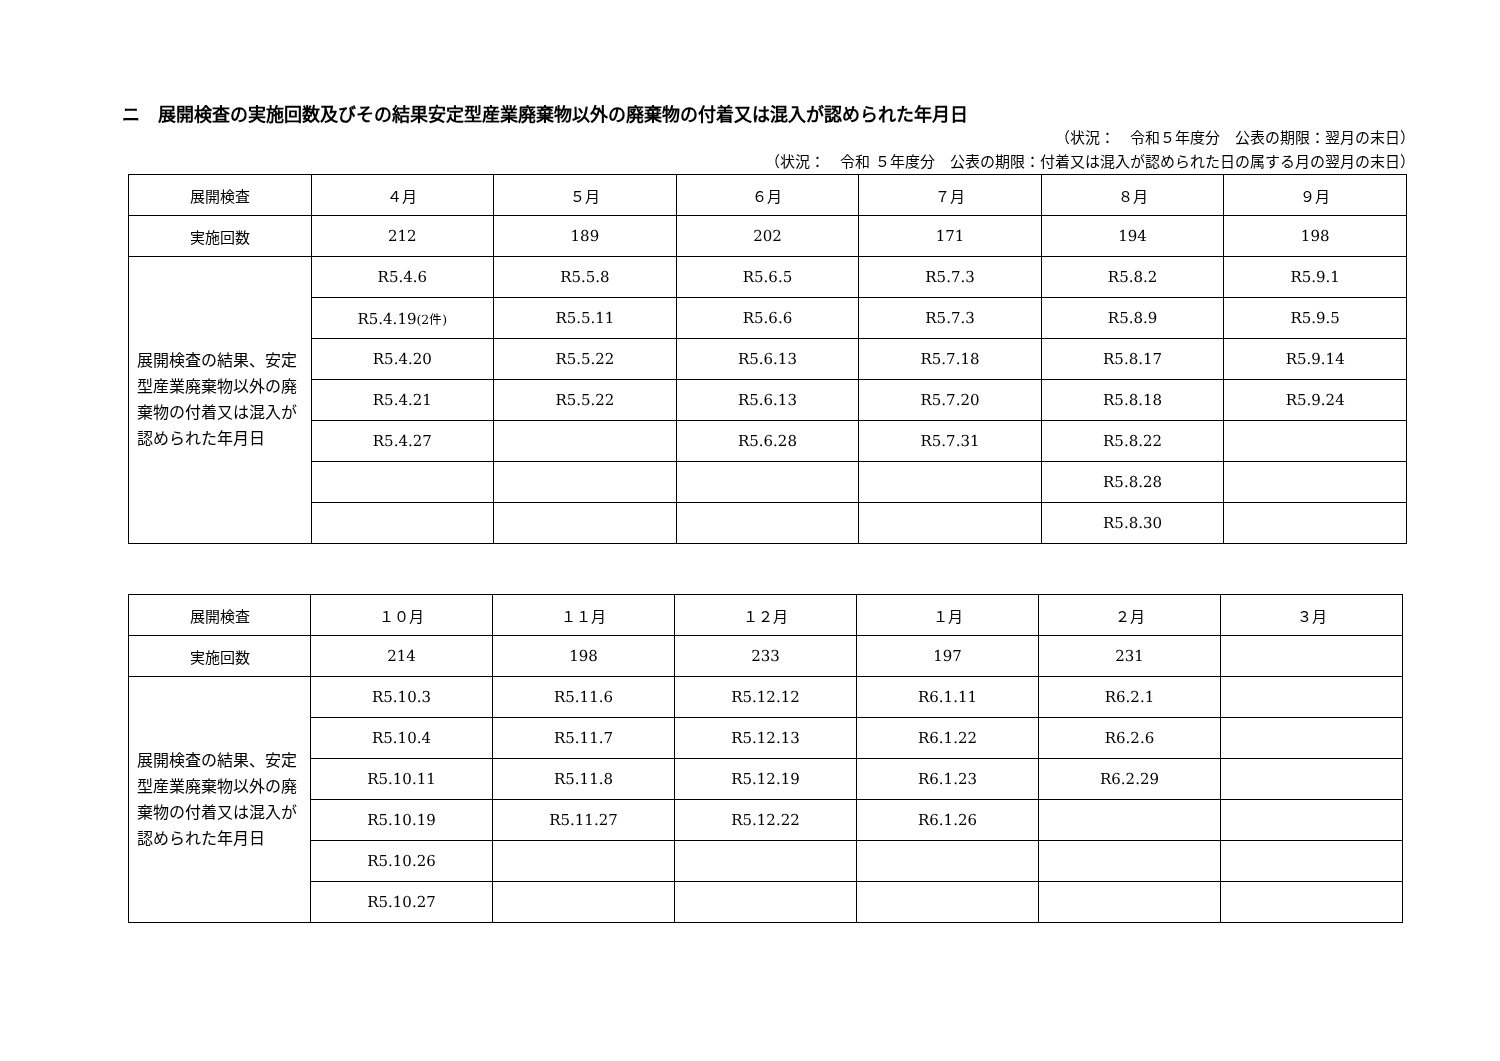ニ　展開検査の実施回数及びその結果安定型産業廃棄物以外の廃棄物の付着又は混入が認められた年月日
（状況：　令和５年度分　公表の期限：翌月の末日）
（状況：　令和 ５年度分　公表の期限：付着又は混入が認められた日の属する月の翌月の末日）
| 展開検査 | ４月 | ５月 | ６月 | ７月 | ８月 | ９月 |
| 実施回数 | 212 | 189 | 202 | 171 | 194 | 198 |
| 展開検査の結果、安定型産業廃棄物以外の廃棄物の付着又は混入が認められた年月日 | R5.4.6 | R5.5.8 | R5.6.5 | R5.7.3 | R5.8.2 | R5.9.1 |
| | R5.4.19 (2件) | R5.5.11 | R5.6.6 | R5.7.3 | R5.8.9 | R5.9.5 |
| | R5.4.20 | R5.5.22 | R5.6.13 | R5.7.18 | R5.8.17 | R5.9.14 |
| | R5.4.21 | R5.5.22 | R5.6.13 | R5.7.20 | R5.8.18 | R5.9.24 |
| | R5.4.27 | | R5.6.28 | R5.7.31 | R5.8.22 | |
| | | | | | R5.8.28 | |
| | | | | | R5.8.30 | |
| 展開検査 | １０月 | １１月 | １２月 | １月 | ２月 | ３月 |
| 実施回数 | 214 | 198 | 233 | 197 | 231 | |
| 展開検査の結果、安定型産業廃棄物以外の廃棄物の付着又は混入が認められた年月日 | R5.10.3 | R5.11.6 | R5.12.12 | R6.1.11 | R6.2.1 | |
| | R5.10.4 | R5.11.7 | R5.12.13 | R6.1.22 | R6.2.6 | |
| | R5.10.11 | R5.11.8 | R5.12.19 | R6.1.23 | R6.2.29 | |
| | R5.10.19 | R5.11.27 | R5.12.22 | R6.1.26 | | |
| | R5.10.26 | | | | | |
| | R5.10.27 | | | | | |